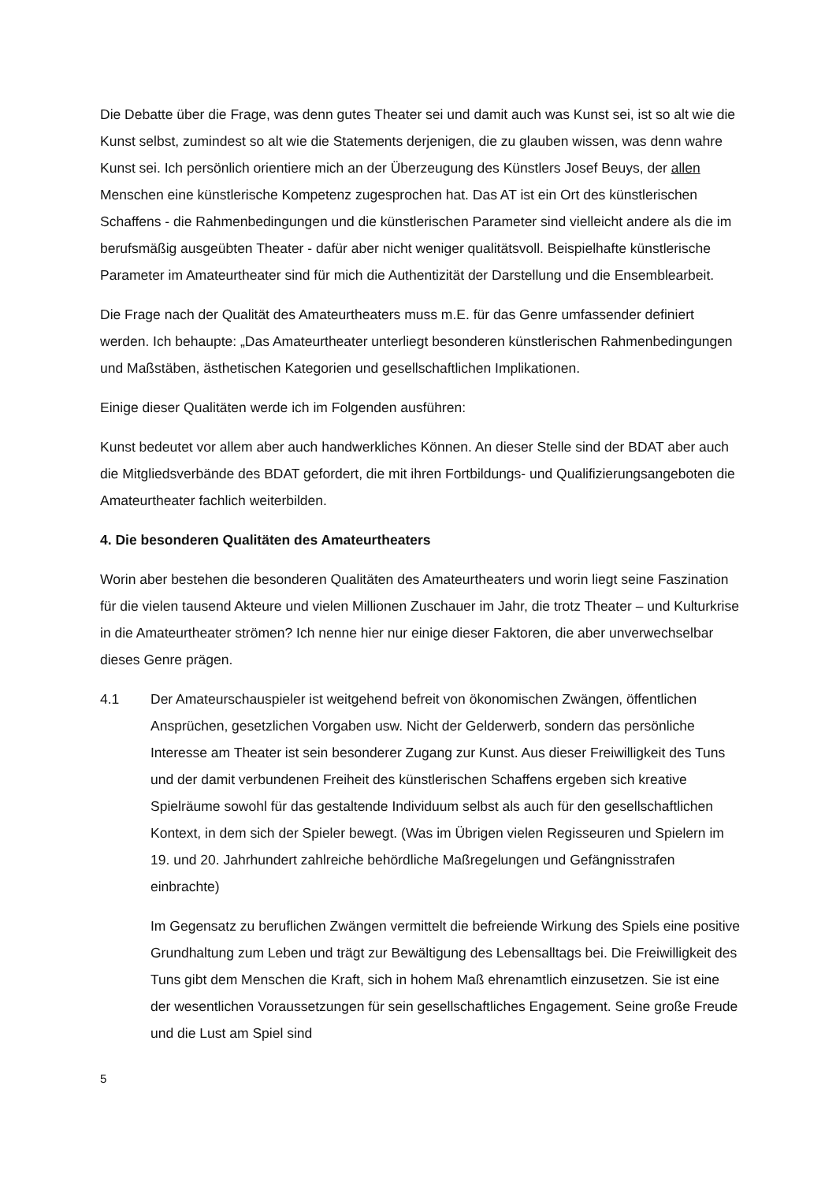Die Debatte über die Frage, was denn gutes Theater sei und damit auch was Kunst sei, ist so alt wie die Kunst selbst, zumindest so alt wie die Statements derjenigen, die zu glauben wissen, was denn wahre Kunst sei. Ich persönlich orientiere mich an der Überzeugung des Künstlers Josef Beuys, der allen Menschen eine künstlerische Kompetenz zugesprochen hat. Das AT ist ein Ort des künstlerischen Schaffens - die Rahmenbedingungen und die künstlerischen Parameter sind vielleicht andere als die im berufsmäßig ausgeübten Theater - dafür aber nicht weniger qualitätsvoll. Beispielhafte künstlerische Parameter im Amateurtheater sind für mich die Authentizität der Darstellung und die Ensemblearbeit.
Die Frage nach der Qualität des Amateurtheaters muss m.E. für das Genre umfassender definiert werden. Ich behaupte: „Das Amateurtheater unterliegt besonderen künstlerischen Rahmenbedingungen und Maßstäben, ästhetischen Kategorien und gesellschaftlichen Implikationen.
Einige dieser Qualitäten werde ich im Folgenden ausführen:
Kunst bedeutet vor allem aber auch handwerkliches Können. An dieser Stelle sind der BDAT aber auch die Mitgliedsverbände des BDAT gefordert, die mit ihren Fortbildungs- und Qualifizierungsangeboten die Amateurtheater fachlich weiterbilden.
4. Die besonderen Qualitäten des Amateurtheaters
Worin aber bestehen die besonderen Qualitäten des Amateurtheaters und worin liegt seine Faszination für die vielen tausend Akteure und vielen Millionen Zuschauer im Jahr, die trotz Theater – und Kulturkrise in die Amateurtheater strömen? Ich nenne hier nur einige dieser Faktoren, die aber unverwechselbar dieses Genre prägen.
4.1 Der Amateurschauspieler ist weitgehend befreit von ökonomischen Zwängen, öffentlichen Ansprüchen, gesetzlichen Vorgaben usw. Nicht der Gelderwerb, sondern das persönliche Interesse am Theater ist sein besonderer Zugang zur Kunst. Aus dieser Freiwilligkeit des Tuns und der damit verbundenen Freiheit des künstlerischen Schaffens ergeben sich kreative Spielräume sowohl für das gestaltende Individuum selbst als auch für den gesellschaftlichen Kontext, in dem sich der Spieler bewegt. (Was im Übrigen vielen Regisseuren und Spielern im 19. und 20. Jahrhundert zahlreiche behördliche Maßregelungen und Gefängnisstrafen einbrachte)
Im Gegensatz zu beruflichen Zwängen vermittelt die befreiende Wirkung des Spiels eine positive Grundhaltung zum Leben und trägt zur Bewältigung des Lebensalltags bei. Die Freiwilligkeit des Tuns gibt dem Menschen die Kraft, sich in hohem Maß ehrenamtlich einzusetzen. Sie ist eine der wesentlichen Voraussetzungen für sein gesellschaftliches Engagement. Seine große Freude und die Lust am Spiel sind
5